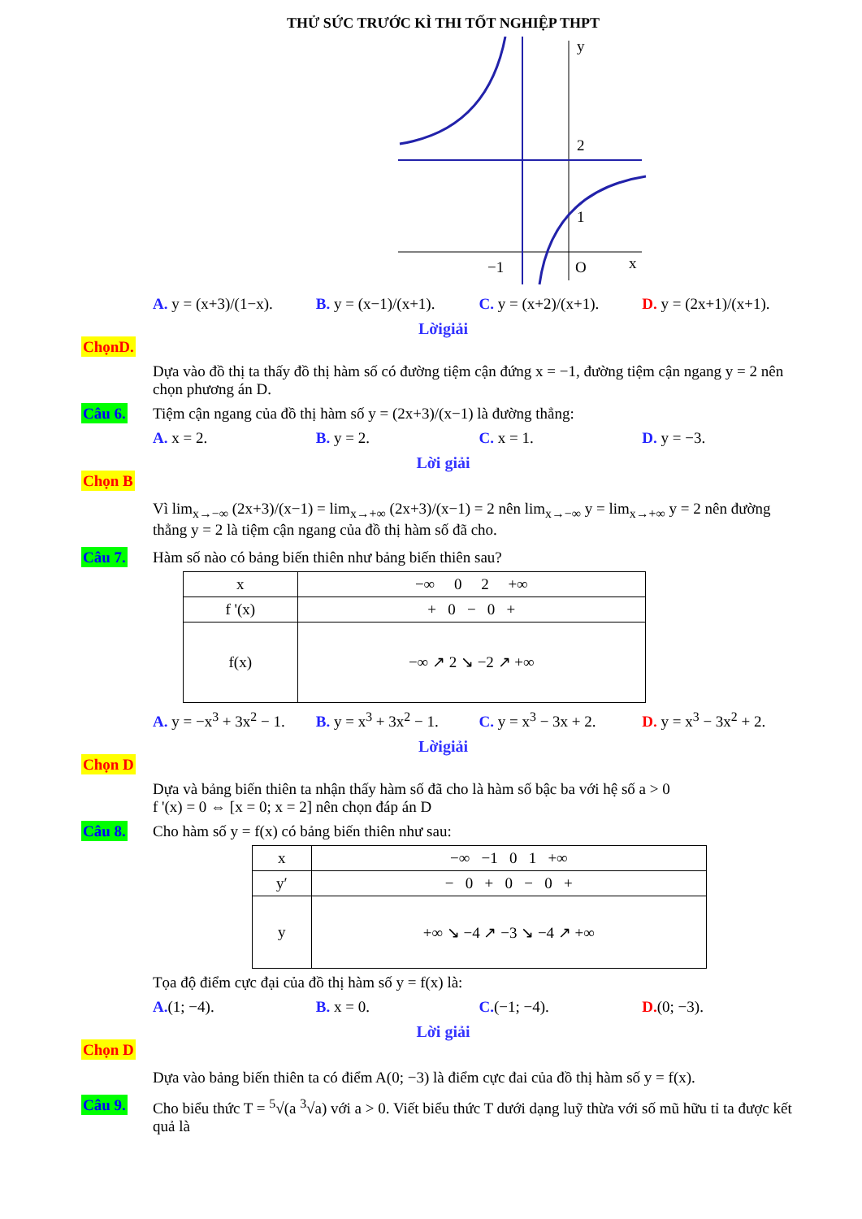THỬ SỨC TRƯỚC KÌ THI TỐT NGHIỆP THPT
y
2
1
−1
O
x
A. y = (x+3)/(1−x). B. y = (x−1)/(x+1). C. y = (x+2)/(x+1). D. y = (2x+1)/(x+1).
Lờigiải
ChọnD.
Dựa vào đồ thị ta thấy đồ thị hàm số có đường tiệm cận đứng x = −1, đường tiệm cận ngang y = 2 nên chọn phương án D.
Câu 6. Tiệm cận ngang của đồ thị hàm số y = (2x+3)/(x−1) là đường thẳng:
A. x = 2. B. y = 2. C. x = 1. D. y = −3.
Lời giải
Chọn B
Vì lim<sub>x→−∞</sub> (2x+3)/(x−1) = lim<sub>x→+∞</sub> (2x+3)/(x−1) = 2 nên lim<sub>x→−∞</sub> y = lim<sub>x→+∞</sub> y = 2 nên đường thẳng y = 2 là tiệm cận ngang của đồ thị hàm số đã cho.
Câu 7. Hàm số nào có bảng biến thiên như bảng biến thiên sau?
| x | −∞ 0 2 +∞ |
| f '(x) | + 0 − 0 + |
| f(x) | −∞ ↗ 2 ↘ −2 ↗ +∞ |
A. y = −x<sup>3</sup> + 3x<sup>2</sup> − 1. B. y = x<sup>3</sup> + 3x<sup>2</sup> − 1. C. y = x<sup>3</sup> − 3x + 2. D. y = x<sup>3</sup> − 3x<sup>2</sup> + 2.
Lờigiải
Chọn D
Dựa và bảng biến thiên ta nhận thấy hàm số đã cho là hàm số bậc ba với hệ số a > 0
f '(x) = 0 ⇔ [x = 0; x = 2] nên chọn đáp án D
Câu 8. Cho hàm số y = f(x) có bảng biến thiên như sau:
| x | −∞ −1 0 1 +∞ |
| y′ | − 0 + 0 − 0 + |
| y | +∞ ↘ −4 ↗ −3 ↘ −4 ↗ +∞ |
Tọa độ điểm cực đại của đồ thị hàm số y = f(x) là:
A.(1; −4). B. x = 0. C.(−1; −4). D.(0; −3).
Lời giải
Chọn D
Dựa vào bảng biến thiên ta có điểm A(0; −3) là điểm cực đai của đồ thị hàm số y = f(x).
Câu 9. Cho biểu thức T = <sup>5</sup>√(a <sup>3</sup>√a) với a > 0. Viết biểu thức T dưới dạng luỹ thừa với số mũ hữu tỉ ta được kết quả là